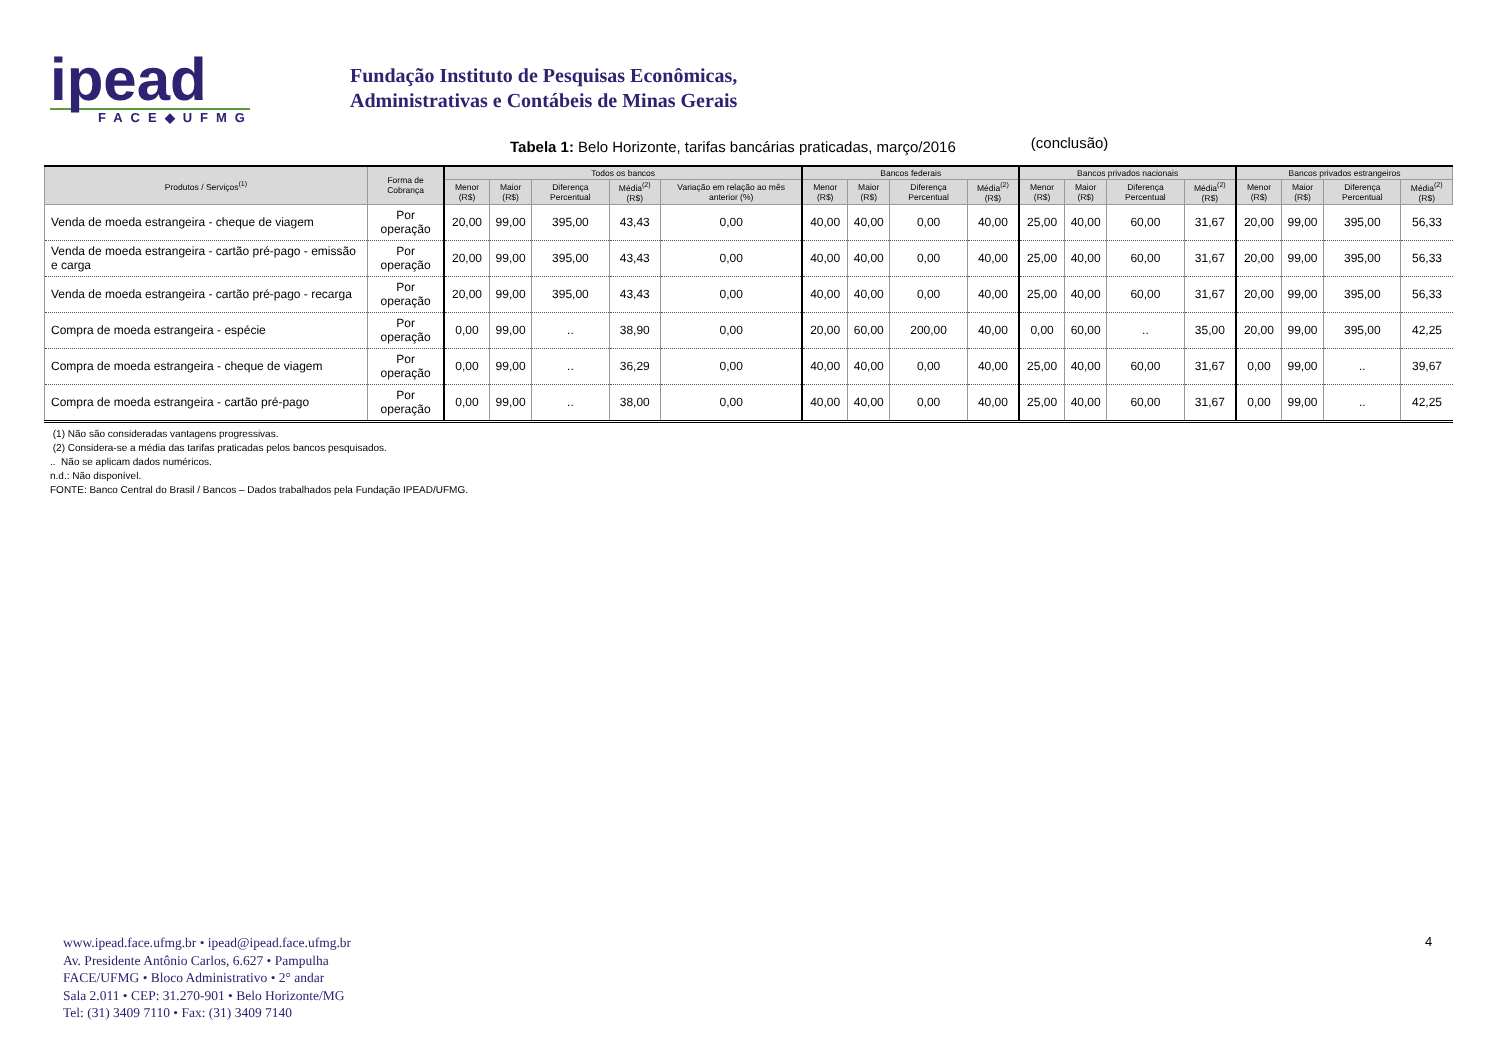ipead
FACE◆UFMG
Fundação Instituto de Pesquisas Econômicas,
Administrativas e Contábeis de Minas Gerais
Tabela 1: Belo Horizonte, tarifas bancárias praticadas, março/2016 (conclusão)
| Produtos / Serviços<sup>(1)</sup> | Forma de Cobrança | Todos os bancos | | | | | Bancos federais | | | | Bancos privados nacionais | | | | Bancos privados estrangeiros | | | |
| --- | --- | --- | --- | --- | --- | --- | --- | --- | --- | --- | --- | --- | --- | --- | --- | --- | --- | --- |
| | | Menor (R$) | Maior (R$) | Diferença Percentual | Média<sup>(2)</sup> (R$) | Variação em relação ao mês anterior (%) | Menor (R$) | Maior (R$) | Diferença Percentual | Média<sup>(2)</sup> (R$) | Menor (R$) | Maior (R$) | Diferença Percentual | Média<sup>(2)</sup> (R$) | Menor (R$) | Maior (R$) | Diferença Percentual | Média<sup>(2)</sup> (R$) |
| Venda de moeda estrangeira - cheque de viagem | Por operação | 20,00 | 99,00 | 395,00 | 43,43 | 0,00 | 40,00 | 40,00 | 0,00 | 40,00 | 25,00 | 40,00 | 60,00 | 31,67 | 20,00 | 99,00 | 395,00 | 56,33 |
| Venda de moeda estrangeira - cartão pré-pago - emissão e carga | Por operação | 20,00 | 99,00 | 395,00 | 43,43 | 0,00 | 40,00 | 40,00 | 0,00 | 40,00 | 25,00 | 40,00 | 60,00 | 31,67 | 20,00 | 99,00 | 395,00 | 56,33 |
| Venda de moeda estrangeira - cartão pré-pago - recarga | Por operação | 20,00 | 99,00 | 395,00 | 43,43 | 0,00 | 40,00 | 40,00 | 0,00 | 40,00 | 25,00 | 40,00 | 60,00 | 31,67 | 20,00 | 99,00 | 395,00 | 56,33 |
| Compra de moeda estrangeira - espécie | Por operação | 0,00 | 99,00 | .. | 38,90 | 0,00 | 20,00 | 60,00 | 200,00 | 40,00 | 0,00 | 60,00 | .. | 35,00 | 20,00 | 99,00 | 395,00 | 42,25 |
| Compra de moeda estrangeira - cheque de viagem | Por operação | 0,00 | 99,00 | .. | 36,29 | 0,00 | 40,00 | 40,00 | 0,00 | 40,00 | 25,00 | 40,00 | 60,00 | 31,67 | 0,00 | 99,00 | .. | 39,67 |
| Compra de moeda estrangeira - cartão pré-pago | Por operação | 0,00 | 99,00 | .. | 38,00 | 0,00 | 40,00 | 40,00 | 0,00 | 40,00 | 25,00 | 40,00 | 60,00 | 31,67 | 0,00 | 99,00 | .. | 42,25 |
(1) Não são consideradas vantagens progressivas.
(2) Considera-se a média das tarifas praticadas pelos bancos pesquisados.
.. Não se aplicam dados numéricos.
n.d.: Não disponível.
FONTE: Banco Central do Brasil / Bancos – Dados trabalhados pela Fundação IPEAD/UFMG.
www.ipead.face.ufmg.br • ipead@ipead.face.ufmg.br
Av. Presidente Antônio Carlos, 6.627 • Pampulha
FACE/UFMG • Bloco Administrativo • 2° andar
Sala 2.011 • CEP: 31.270-901 • Belo Horizonte/MG
Tel: (31) 3409 7110 • Fax: (31) 3409 7140
4